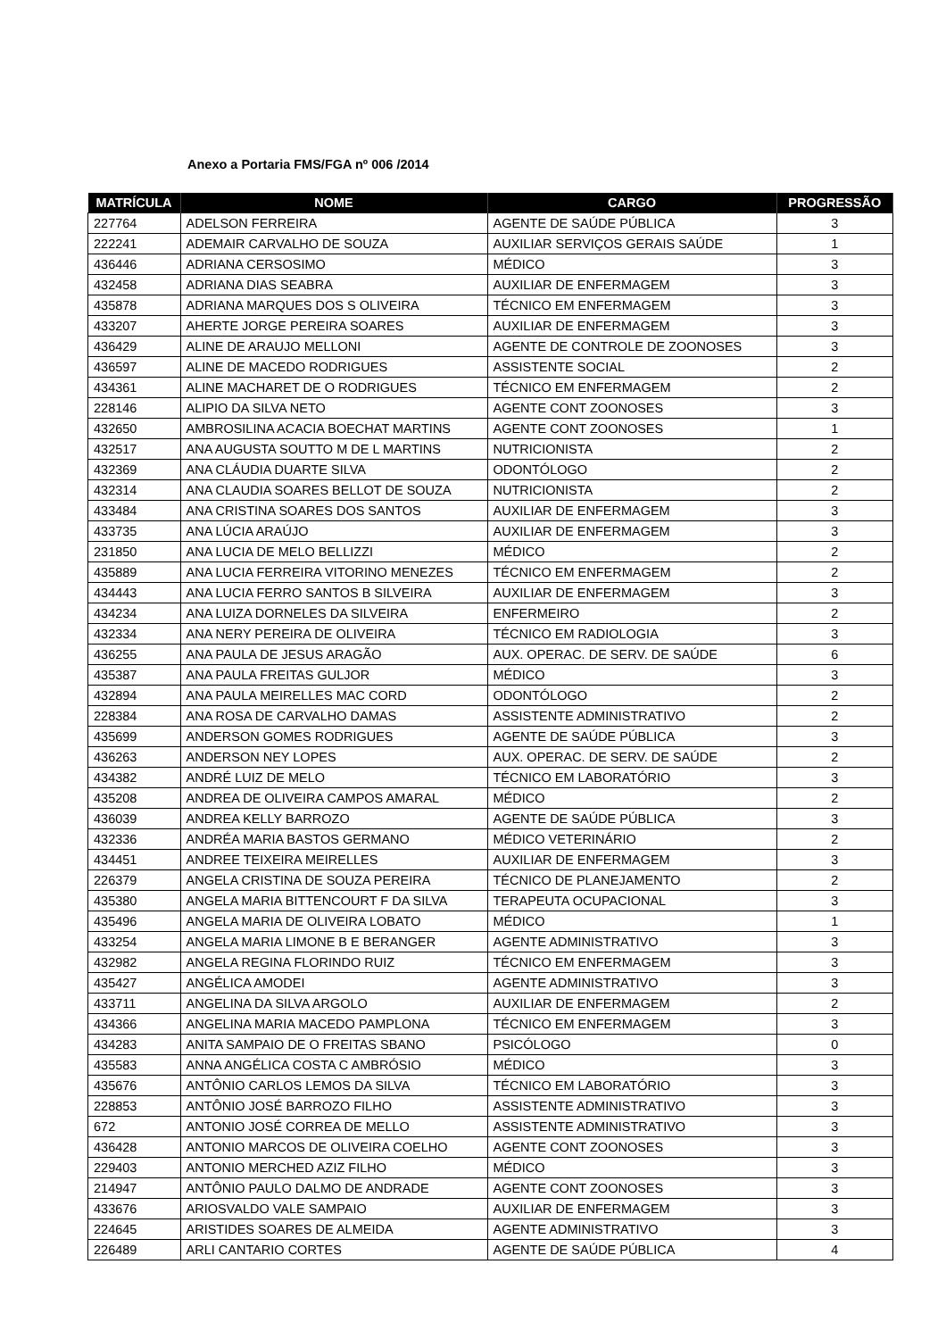Anexo a Portaria FMS/FGA nº 006 /2014
| MATRÍCULA | NOME | CARGO | PROGRESSÃO |
| --- | --- | --- | --- |
| 227764 | ADELSON FERREIRA | AGENTE DE SAÚDE PÚBLICA | 3 |
| 222241 | ADEMAIR CARVALHO DE SOUZA | AUXILIAR SERVIÇOS GERAIS SAÚDE | 1 |
| 436446 | ADRIANA CERSOSIMO | MÉDICO | 3 |
| 432458 | ADRIANA DIAS SEABRA | AUXILIAR DE ENFERMAGEM | 3 |
| 435878 | ADRIANA MARQUES DOS S OLIVEIRA | TÉCNICO EM ENFERMAGEM | 3 |
| 433207 | AHERTE JORGE PEREIRA SOARES | AUXILIAR DE ENFERMAGEM | 3 |
| 436429 | ALINE DE ARAUJO MELLONI | AGENTE DE CONTROLE DE ZOONOSES | 3 |
| 436597 | ALINE DE MACEDO RODRIGUES | ASSISTENTE SOCIAL | 2 |
| 434361 | ALINE MACHARET DE O RODRIGUES | TÉCNICO EM ENFERMAGEM | 2 |
| 228146 | ALIPIO DA SILVA NETO | AGENTE CONT ZOONOSES | 3 |
| 432650 | AMBROSILINA ACACIA BOECHAT MARTINS | AGENTE CONT ZOONOSES | 1 |
| 432517 | ANA AUGUSTA SOUTTO M DE L MARTINS | NUTRICIONISTA | 2 |
| 432369 | ANA CLÁUDIA DUARTE SILVA | ODONTÓLOGO | 2 |
| 432314 | ANA CLAUDIA SOARES BELLOT DE SOUZA | NUTRICIONISTA | 2 |
| 433484 | ANA CRISTINA SOARES DOS SANTOS | AUXILIAR DE ENFERMAGEM | 3 |
| 433735 | ANA LÚCIA ARAÚJO | AUXILIAR DE ENFERMAGEM | 3 |
| 231850 | ANA LUCIA DE MELO BELLIZZI | MÉDICO | 2 |
| 435889 | ANA LUCIA FERREIRA VITORINO MENEZES | TÉCNICO EM ENFERMAGEM | 2 |
| 434443 | ANA LUCIA FERRO SANTOS B SILVEIRA | AUXILIAR DE ENFERMAGEM | 3 |
| 434234 | ANA LUIZA DORNELES DA SILVEIRA | ENFERMEIRO | 2 |
| 432334 | ANA NERY PEREIRA DE OLIVEIRA | TÉCNICO EM RADIOLOGIA | 3 |
| 436255 | ANA PAULA DE JESUS ARAGÃO | AUX. OPERAC. DE SERV. DE SAÚDE | 6 |
| 435387 | ANA PAULA FREITAS GULJOR | MÉDICO | 3 |
| 432894 | ANA PAULA MEIRELLES MAC CORD | ODONTÓLOGO | 2 |
| 228384 | ANA ROSA DE CARVALHO DAMAS | ASSISTENTE ADMINISTRATIVO | 2 |
| 435699 | ANDERSON GOMES RODRIGUES | AGENTE DE SAÚDE PÚBLICA | 3 |
| 436263 | ANDERSON NEY LOPES | AUX. OPERAC. DE SERV. DE SAÚDE | 2 |
| 434382 | ANDRÉ LUIZ DE MELO | TÉCNICO EM LABORATÓRIO | 3 |
| 435208 | ANDREA DE OLIVEIRA CAMPOS AMARAL | MÉDICO | 2 |
| 436039 | ANDREA KELLY BARROZO | AGENTE DE SAÚDE PÚBLICA | 3 |
| 432336 | ANDRÉA MARIA BASTOS GERMANO | MÉDICO VETERINÁRIO | 2 |
| 434451 | ANDREE TEIXEIRA MEIRELLES | AUXILIAR DE ENFERMAGEM | 3 |
| 226379 | ANGELA CRISTINA DE SOUZA PEREIRA | TÉCNICO DE PLANEJAMENTO | 2 |
| 435380 | ANGELA MARIA BITTENCOURT F DA SILVA | TERAPEUTA OCUPACIONAL | 3 |
| 435496 | ANGELA MARIA DE OLIVEIRA LOBATO | MÉDICO | 1 |
| 433254 | ANGELA MARIA LIMONE B E BERANGER | AGENTE ADMINISTRATIVO | 3 |
| 432982 | ANGELA REGINA FLORINDO RUIZ | TÉCNICO EM ENFERMAGEM | 3 |
| 435427 | ANGÉLICA AMODEI | AGENTE ADMINISTRATIVO | 3 |
| 433711 | ANGELINA DA SILVA ARGOLO | AUXILIAR DE ENFERMAGEM | 2 |
| 434366 | ANGELINA MARIA MACEDO PAMPLONA | TÉCNICO EM ENFERMAGEM | 3 |
| 434283 | ANITA SAMPAIO DE O FREITAS SBANO | PSICÓLOGO | 0 |
| 435583 | ANNA ANGÉLICA COSTA C AMBRÓSIO | MÉDICO | 3 |
| 435676 | ANTÔNIO CARLOS LEMOS DA SILVA | TÉCNICO EM LABORATÓRIO | 3 |
| 228853 | ANTÔNIO JOSÉ BARROZO FILHO | ASSISTENTE ADMINISTRATIVO | 3 |
| 672 | ANTONIO JOSÉ CORREA DE MELLO | ASSISTENTE ADMINISTRATIVO | 3 |
| 436428 | ANTONIO MARCOS DE OLIVEIRA COELHO | AGENTE CONT ZOONOSES | 3 |
| 229403 | ANTONIO MERCHED AZIZ FILHO | MÉDICO | 3 |
| 214947 | ANTÔNIO PAULO DALMO DE ANDRADE | AGENTE CONT ZOONOSES | 3 |
| 433676 | ARIOSVALDO VALE SAMPAIO | AUXILIAR DE ENFERMAGEM | 3 |
| 224645 | ARISTIDES SOARES DE ALMEIDA | AGENTE ADMINISTRATIVO | 3 |
| 226489 | ARLI CANTARIO CORTES | AGENTE DE SAÚDE PÚBLICA | 4 |